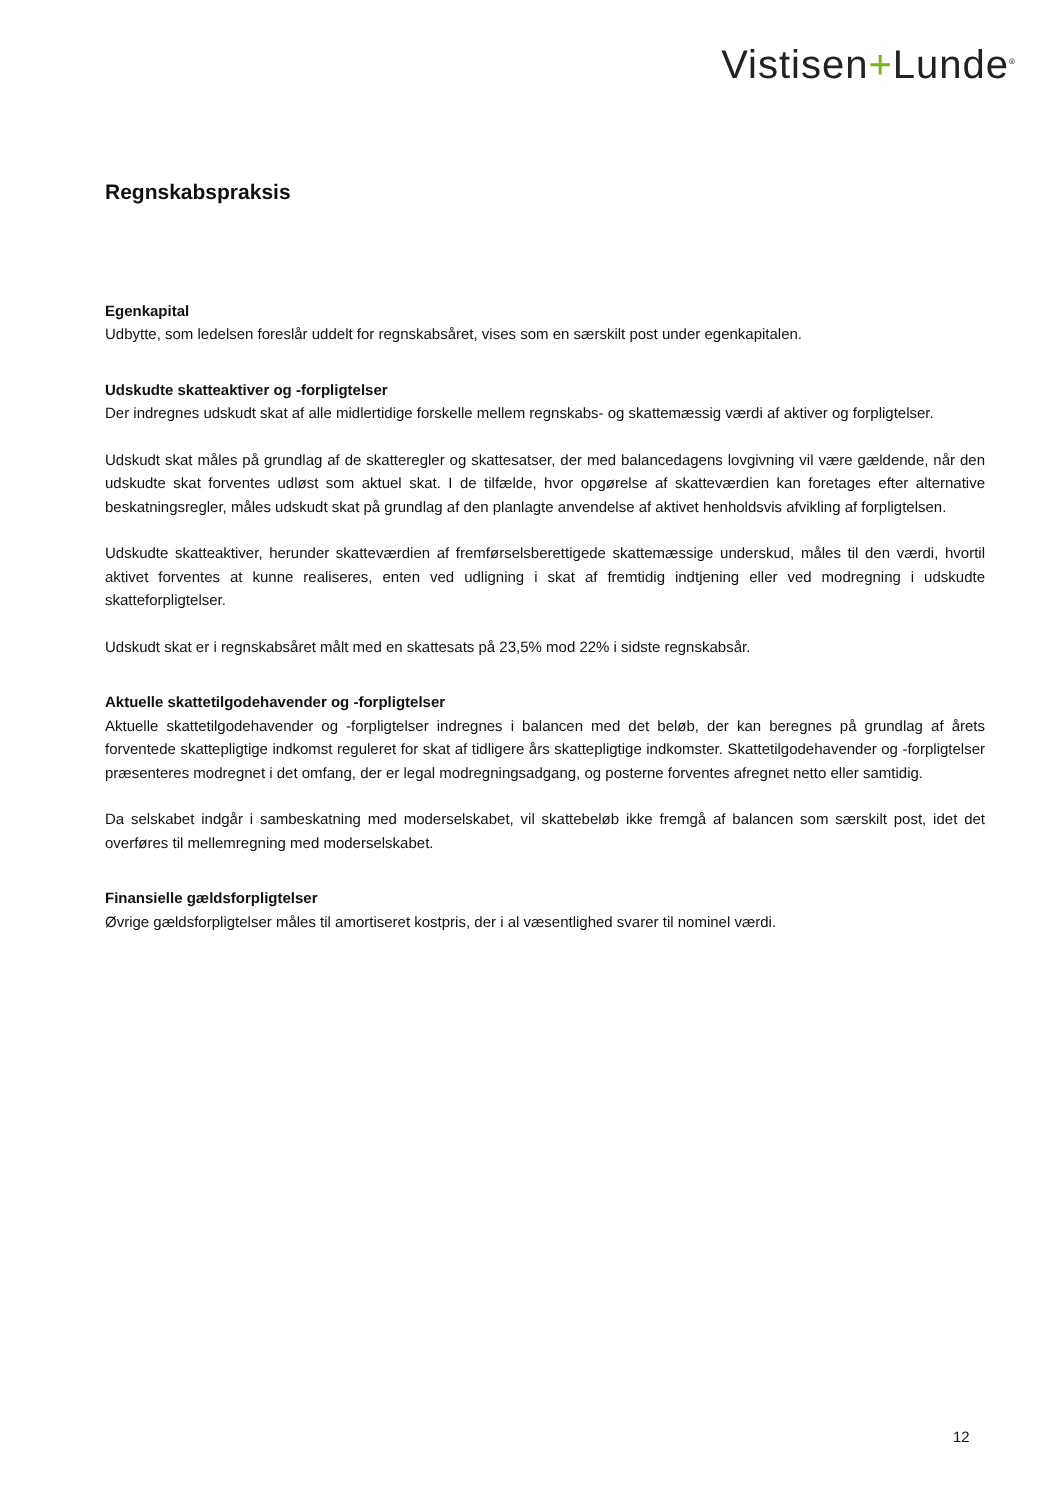Vistisen+Lunde<sup>®</sup>
Regnskabspraksis
Egenkapital
Udbytte, som ledelsen foreslår uddelt for regnskabsåret, vises som en særskilt post under egenkapitalen.
Udskudte skatteaktiver og -forpligtelser
Der indregnes udskudt skat af alle midlertidige forskelle mellem regnskabs- og skattemæssig værdi af aktiver og forpligtelser.
Udskudt skat måles på grundlag af de skatteregler og skattesatser, der med balancedagens lovgivning vil være gældende, når den udskudte skat forventes udløst som aktuel skat. I de tilfælde, hvor opgørelse af skatteværdien kan foretages efter alternative beskatningsregler, måles udskudt skat på grundlag af den planlagte anvendelse af aktivet henholdsvis afvikling af forpligtelsen.
Udskudte skatteaktiver, herunder skatteværdien af fremførselsberettigede skattemæssige underskud, måles til den værdi, hvortil aktivet forventes at kunne realiseres, enten ved udligning i skat af fremtidig indtjening eller ved modregning i udskudte skatteforpligtelser.
Udskudt skat er i regnskabsåret målt med en skattesats på 23,5% mod 22% i sidste regnskabsår.
Aktuelle skattetilgodehavender og -forpligtelser
Aktuelle skattetilgodehavender og -forpligtelser indregnes i balancen med det beløb, der kan beregnes på grundlag af årets forventede skattepligtige indkomst reguleret for skat af tidligere års skattepligtige indkomster. Skattetilgodehavender og -forpligtelser præsenteres modregnet i det omfang, der er legal modregningsadgang, og posterne forventes afregnet netto eller samtidig.
Da selskabet indgår i sambeskatning med moderselskabet, vil skattebeløb ikke fremgå af balancen som særskilt post, idet det overføres til mellemregning med moderselskabet.
Finansielle gældsforpligtelser
Øvrige gældsforpligtelser måles til amortiseret kostpris, der i al væsentlighed svarer til nominel værdi.
12